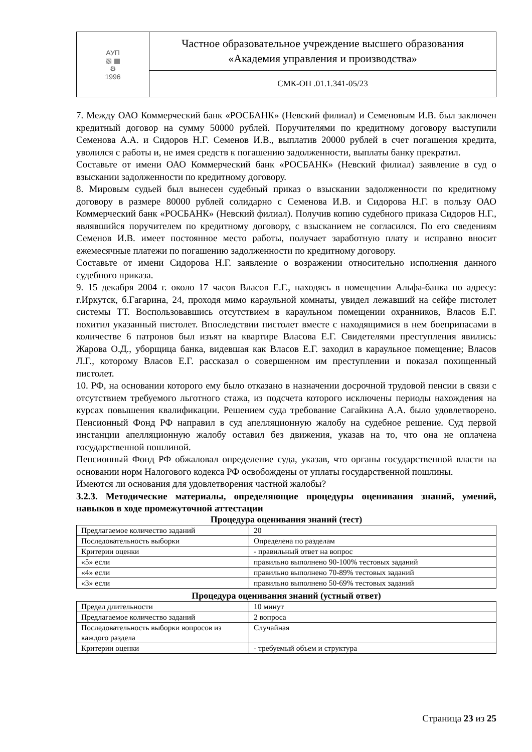| АУП ▧ ▦ ⚙ 1996 | Частное образовательное учреждение высшего образования «Академия управления и производства» |
| | СМК-ОП .01.1.341-05/23 |
7. Между ОАО Коммерческий банк «РОСБАНК» (Невский филиал) и Семеновым И.В. был заключен кредитный договор на сумму 50000 рублей. Поручителями по кредитному договору выступили Семенова А.А. и Сидоров Н.Г. Семенов И.В., выплатив 20000 рублей в счет погашения кредита, уволился с работы и, не имея средств к погашению задолженности, выплаты банку прекратил.
Составьте от имени ОАО Коммерческий банк «РОСБАНК» (Невский филиал) заявление в суд о взыскании задолженности по кредитному договору.
8. Мировым судьей был вынесен судебный приказ о взыскании задолженности по кредитному договору в размере 80000 рублей солидарно с Семенова И.В. и Сидорова Н.Г. в пользу ОАО Коммерческий банк «РОСБАНК» (Невский филиал). Получив копию судебного приказа Сидоров Н.Г., являвшийся поручителем по кредитному договору, с взысканием не согласился. По его сведениям Семенов И.В. имеет постоянное место работы, получает заработную плату и исправно вносит ежемесячные платежи по погашению задолженности по кредитному договору.
Составьте от имени Сидорова Н.Г. заявление о возражении относительно исполнения данного судебного приказа.
9. 15 декабря 2004 г. около 17 часов Власов Е.Г., находясь в помещении Альфа-банка по адресу: г.Иркутск, б.Гагарина, 24, проходя мимо караульной комнаты, увидел лежавший на сейфе пистолет системы ТТ. Воспользовавшись отсутствием в караульном помещении охранников, Власов Е.Г. похитил указанный пистолет. Впоследствии пистолет вместе с находящимися в нем боеприпасами в количестве 6 патронов был изъят на квартире Власова Е.Г. Свидетелями преступления явились: Жарова О.Д., уборщица банка, видевшая как Власов Е.Г. заходил в караульное помещение; Власов Л.Г., которому Власов Е.Г. рассказал о совершенном им преступлении и показал похищенный пистолет.
10. РФ, на основании которого ему было отказано в назначении досрочной трудовой пенсии в связи с отсутствием требуемого льготного стажа, из подсчета которого исключены периоды нахождения на курсах повышения квалификации. Решением суда требование Сагайкина А.А. было удовлетворено. Пенсионный Фонд РФ направил в суд апелляционную жалобу на судебное решение. Суд первой инстанции апелляционную жалобу оставил без движения, указав на то, что она не оплачена государственной пошлиной.
Пенсионный Фонд РФ обжаловал определение суда, указав, что органы государственной власти на основании норм Налогового кодекса РФ освобождены от уплаты государственной пошлины.
Имеются ли основания для удовлетворения частной жалобы?
3.2.3. Методические материалы, определяющие процедуры оценивания знаний, умений, навыков в ходе промежуточной аттестации
Процедура оценивания знаний (тест)
| Предлагаемое количество заданий | 20 |
| Последовательность выборки | Определена по разделам |
| Критерии оценки | - правильный ответ на вопрос |
| «5» если | правильно выполнено 90-100% тестовых заданий |
| «4» если | правильно выполнено 70-89% тестовых заданий |
| «3» если | правильно выполнено 50-69% тестовых заданий |
Процедура оценивания знаний (устный ответ)
| Предел длительности | 10 минут |
| Предлагаемое количество заданий | 2 вопроса |
| Последовательность выборки вопросов из каждого раздела | Случайная |
| Критерии оценки | - требуемый объем и структура |
Страница 23 из 25